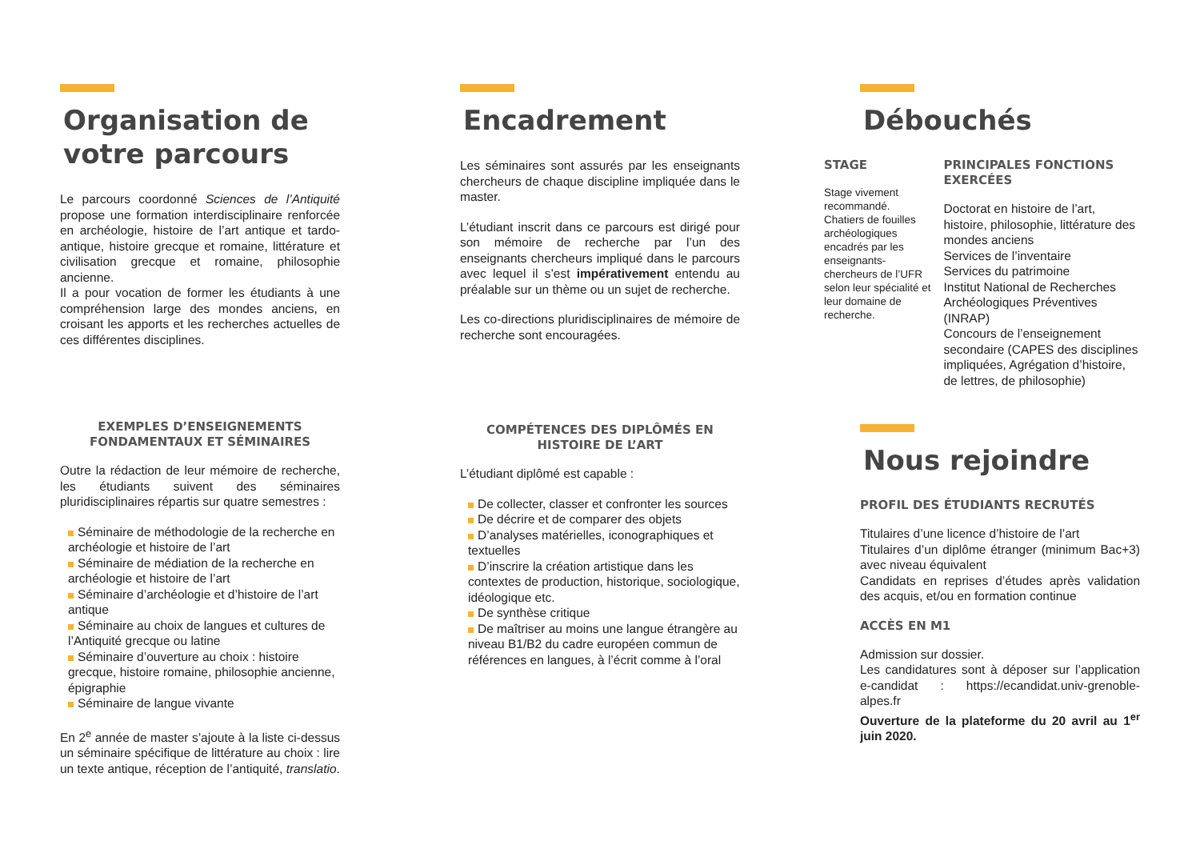Organisation de votre parcours
Le parcours coordonné Sciences de l’Antiquité propose une formation interdisciplinaire renforcée en archéologie, histoire de l’art antique et tardo-antique, histoire grecque et romaine, littérature et civilisation grecque et romaine, philosophie ancienne.
Il a pour vocation de former les étudiants à une compréhension large des mondes anciens, en croisant les apports et les recherches actuelles de ces différentes disciplines.
EXEMPLES D’ENSEIGNEMENTS FONDAMENTAUX ET SÉMINAIRES
Outre la rédaction de leur mémoire de recherche, les étudiants suivent des séminaires pluridisciplinaires répartis sur quatre semestres :
Séminaire de méthodologie de la recherche en archéologie et histoire de l’art
Séminaire de médiation de la recherche en archéologie et histoire de l’art
Séminaire d’archéologie et d’histoire de l’art antique
Séminaire au choix de langues et cultures de l’Antiquité grecque ou latine
Séminaire d’ouverture au choix : histoire grecque, histoire romaine, philosophie ancienne, épigraphie
Séminaire de langue vivante
En 2<sup>e</sup> année de master s’ajoute à la liste ci-dessus un séminaire spécifique de littérature au choix : lire un texte antique, réception de l’antiquité, translatio.
Encadrement
Les séminaires sont assurés par les enseignants chercheurs de chaque discipline impliquée dans le master.
L’étudiant inscrit dans ce parcours est dirigé pour son mémoire de recherche par l’un des enseignants chercheurs impliqué dans le parcours avec lequel il s’est impérativement entendu au préalable sur un thème ou un sujet de recherche.
Les co-directions pluridisciplinaires de mémoire de recherche sont encouragées.
COMPÉTENCES DES DIPLÔMÉS EN HISTOIRE DE L’ART
L’étudiant diplômé est capable :
De collecter, classer et confronter les sources
De décrire et de comparer des objets
D’analyses matérielles, iconographiques et textuelles
D’inscrire la création artistique dans les contextes de production, historique, sociologique, idéologique etc.
De synthèse critique
De maîtriser au moins une langue étrangère au niveau B1/B2 du cadre européen commun de références en langues, à l’écrit comme à l’oral
Débouchés
STAGE
Stage vivement recommandé.
Chatiers de fouilles archéologiques encadrés par les enseignants-chercheurs de l’UFR selon leur spécialité et leur domaine de recherche.
PRINCIPALES FONCTIONS EXERCÉES
Doctorat en histoire de l’art, histoire, philosophie, littérature des mondes anciens
Services de l’inventaire
Services du patrimoine
Institut National de Recherches Archéologiques Préventives (INRAP)
Concours de l’enseignement secondaire (CAPES des disciplines impliquées, Agrégation d’histoire, de lettres, de philosophie)
Nous rejoindre
PROFIL DES ÉTUDIANTS RECRUTÉS
Titulaires d’une licence d’histoire de l’art
Titulaires d’un diplôme étranger (minimum Bac+3) avec niveau équivalent
Candidats en reprises d’études après validation des acquis, et/ou en formation continue
ACCÈS EN M1
Admission sur dossier.
Les candidatures sont à déposer sur l’application e-candidat : https://ecandidat.univ-grenoble-alpes.fr
Ouverture de la plateforme du 20 avril au 1<sup>er</sup> juin 2020.